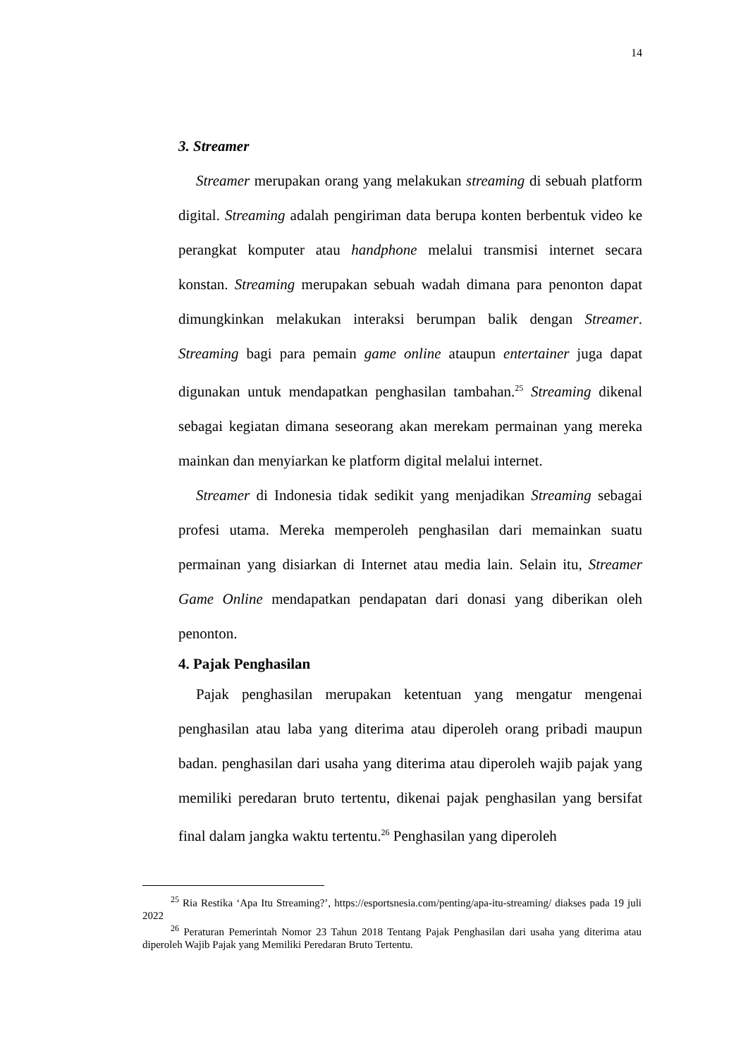14
3. Streamer
Streamer merupakan orang yang melakukan streaming di sebuah platform digital. Streaming adalah pengiriman data berupa konten berbentuk video ke perangkat komputer atau handphone melalui transmisi internet secara konstan. Streaming merupakan sebuah wadah dimana para penonton dapat dimungkinkan melakukan interaksi berumpan balik dengan Streamer. Streaming bagi para pemain game online ataupun entertainer juga dapat digunakan untuk mendapatkan penghasilan tambahan.<sup>25</sup> Streaming dikenal sebagai kegiatan dimana seseorang akan merekam permainan yang mereka mainkan dan menyiarkan ke platform digital melalui internet.
Streamer di Indonesia tidak sedikit yang menjadikan Streaming sebagai profesi utama. Mereka memperoleh penghasilan dari memainkan suatu permainan yang disiarkan di Internet atau media lain. Selain itu, Streamer Game Online mendapatkan pendapatan dari donasi yang diberikan oleh penonton.
4. Pajak Penghasilan
Pajak penghasilan merupakan ketentuan yang mengatur mengenai penghasilan atau laba yang diterima atau diperoleh orang pribadi maupun badan. penghasilan dari usaha yang diterima atau diperoleh wajib pajak yang memiliki peredaran bruto tertentu, dikenai pajak penghasilan yang bersifat final dalam jangka waktu tertentu.<sup>26</sup> Penghasilan yang diperoleh
<sup>25</sup> Ria Restika ‘Apa Itu Streaming?’, https://esportsnesia.com/penting/apa-itu-streaming/ diakses pada 19 juli 2022
<sup>26</sup> Peraturan Pemerintah Nomor 23 Tahun 2018 Tentang Pajak Penghasilan dari usaha yang diterima atau diperoleh Wajib Pajak yang Memiliki Peredaran Bruto Tertentu.